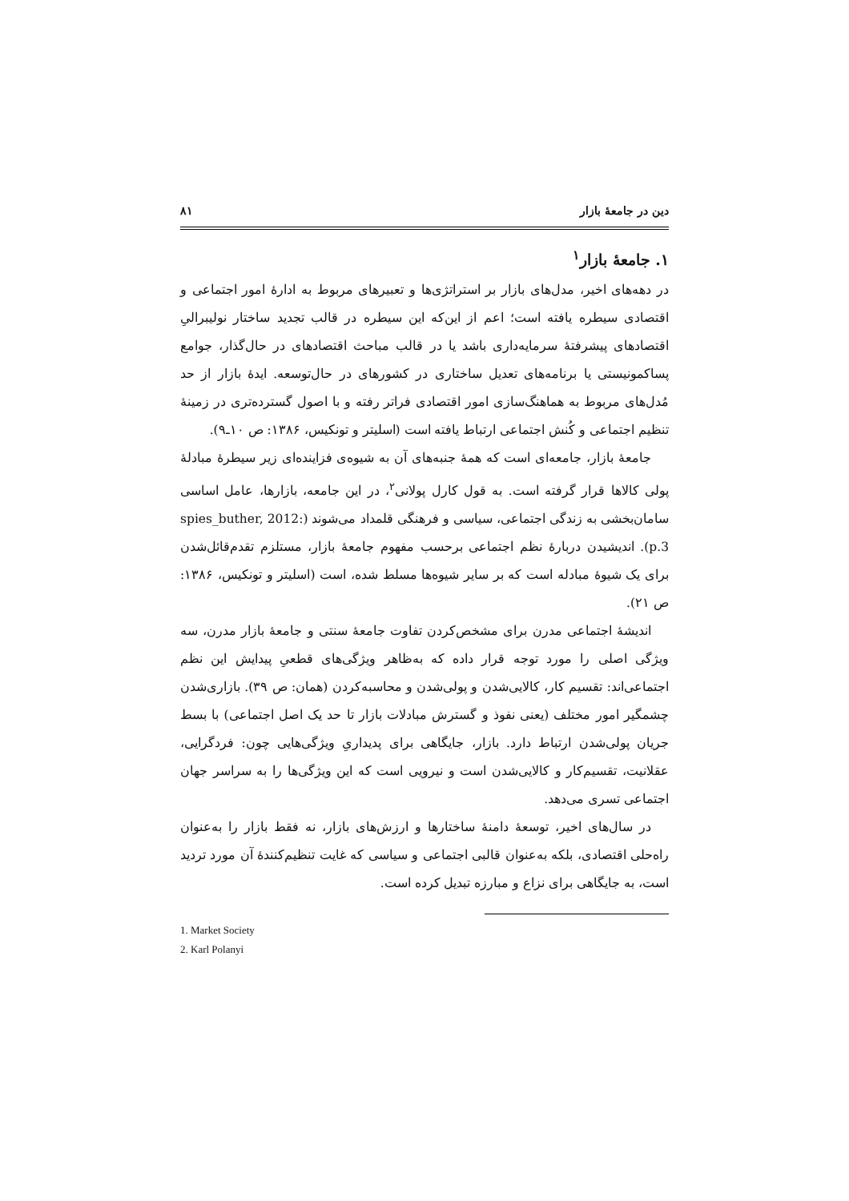دین در جامعهٔ بازار ۸۱
۱. جامعهٔ بازار<sup>۱</sup>
در دهه‌های اخیر، مدل‌های بازار بر استراتژی‌ها و تعبیرهای مربوط به ادارهٔ امور اجتماعی و اقتصادی سیطره یافته است؛ اعم از این‌که این سیطره در قالب تجدید ساختار نولیبرالیِ اقتصادهای پیشرفتهٔ سرمایه‌داری باشد یا در قالب مباحث اقتصادهای در حال‌گذار، جوامع پساکمونیستی یا برنامه‌های تعدیل ساختاری در کشورهای در حال‌توسعه. ایدهٔ بازار از حد مُدل‌های مربوط به هماهنگ‌سازی امور اقتصادی فراتر رفته و با اصول گسترده‌تری در زمینهٔ تنظیم اجتماعی و کُنش اجتماعی ارتباط یافته است (اسلیتر و تونکیس، ۱۳۸۶: ص ۱۰ـ۹).
جامعهٔ بازار، جامعه‌ای است که همهٔ جنبه‌های آن به شیوه‌ی فزاینده‌ای زیر سیطرهٔ مبادلهٔ پولی کالاها قرار گرفته است. به قول کارل پولانی<sup>۲</sup>، در این جامعه، بازارها، عامل اساسی سامان‌بخشی به زندگی اجتماعی، سیاسی و فرهنگی قلمداد می‌شوند (spies_buther, 2012: p.3). اندیشیدن دربارهٔ نظم اجتماعی برحسب مفهوم جامعهٔ بازار، مستلزم تقدم‌قائل‌شدن برای یک شیوهٔ مبادله است که بر سایر شیوه‌ها مسلط شده، است (اسلیتر و تونکیس، ۱۳۸۶: ص ۲۱).
اندیشهٔ اجتماعی مدرن برای مشخص‌کردن تفاوت جامعهٔ سنتی و جامعهٔ بازار مدرن، سه ویژگی اصلی را مورد توجه قرار داده که به‌ظاهر ویژگی‌های قطعیِ پیدایش این نظم اجتماعی‌اند: تقسیم کار، کالایی‌شدن و پولی‌شدن و محاسبه‌کردن (همان: ص ۳۹). بازاری‌شدن چشمگیر امور مختلف (یعنی نفوذ و گسترش مبادلات بازار تا حد یک اصل اجتماعی) با بسط جریان پولی‌شدن ارتباط دارد. بازار، جایگاهی برای پدیداریِ ویژگی‌هایی چون: فردگرایی، عقلانیت، تقسیم‌کار و کالایی‌شدن است و نیرویی است که این ویژگی‌ها را به سراسر جهان اجتماعی تسری می‌دهد.
در سال‌های اخیر، توسعهٔ دامنهٔ ساختارها و ارزش‌های بازار، نه فقط بازار را به‌عنوان راه‌حلی اقتصادی، بلکه به‌عنوان قالبی اجتماعی و سیاسی که غایت تنظیم‌کنندهٔ آن مورد تردید است، به جایگاهی برای نزاع و مبارزه تبدیل کرده است.
1. Market Society
2. Karl Polanyi